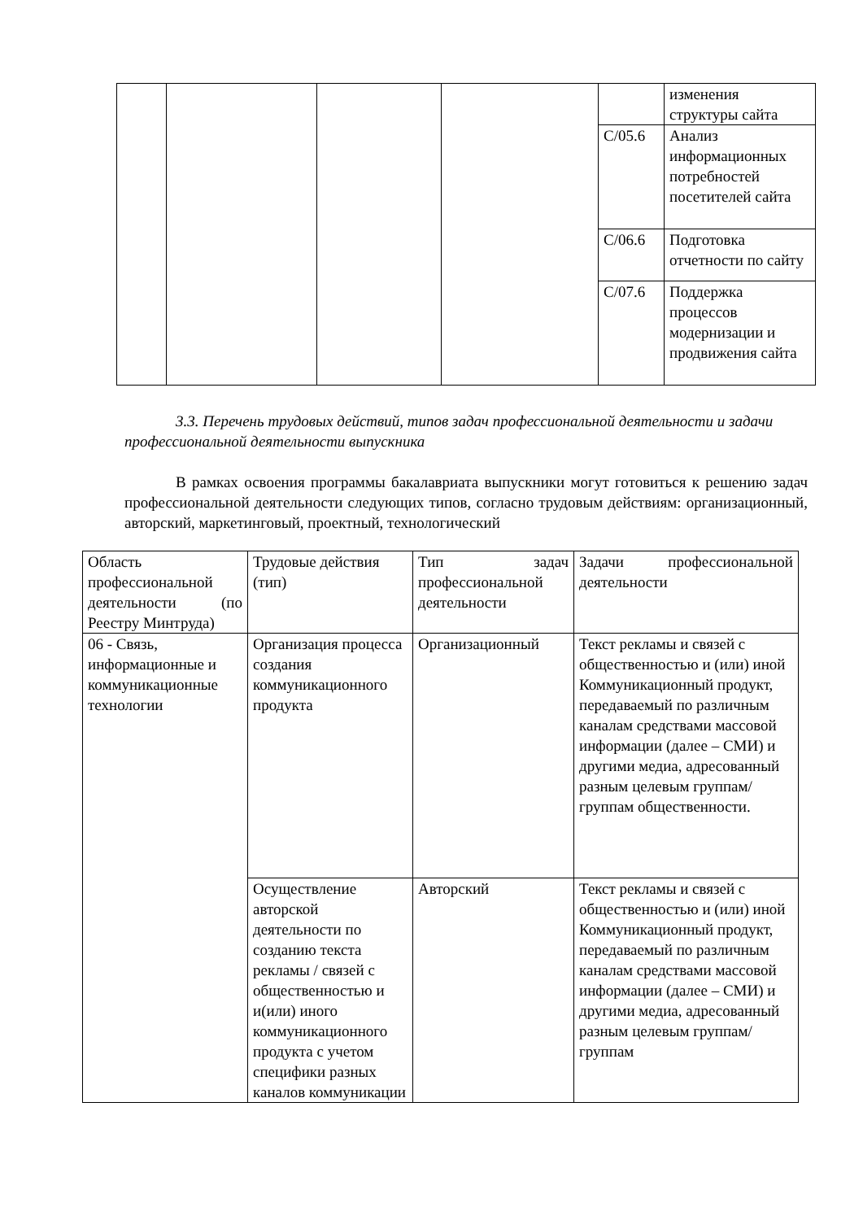| | | | | | изменения структуры сайта |
| | | | | C/05.6 | Анализ информационных потребностей посетителей сайта |
| | | | | C/06.6 | Подготовка отчетности по сайту |
| | | | | C/07.6 | Поддержка процессов модернизации и продвижения сайта |
3.3. Перечень трудовых действий, типов задач профессиональной деятельности и задачи профессиональной деятельности выпускника
В рамках освоения программы бакалавриата выпускники могут готовиться к решению задач профессиональной деятельности следующих типов, согласно трудовым действиям: организационный, авторский, маркетинговый, проектный, технологический
| Область профессиональной деятельности (по Реестру Минтруда) | Трудовые действия (тип) | Тип задач профессиональной деятельности | Задачи профессиональной деятельности |
| 06 - Связь, информационные и коммуникационные технологии | Организация процесса создания коммуникационного продукта | Организационный | Текст рекламы и связей с общественностью и (или) иной Коммуникационный продукт, передаваемый по различным каналам средствами массовой информации (далее – СМИ) и другими медиа, адресованный разным целевым группам/группам общественности. |
| | Осуществление авторской деятельности по созданию текста рекламы / связей с общественностью и и(или) иного коммуникационного продукта с учетом специфики разных каналов коммуникации | Авторский | Текст рекламы и связей с общественностью и (или) иной Коммуникационный продукт, передаваемый по различным каналам средствами массовой информации (далее – СМИ) и другими медиа, адресованный разным целевым группам/группам |